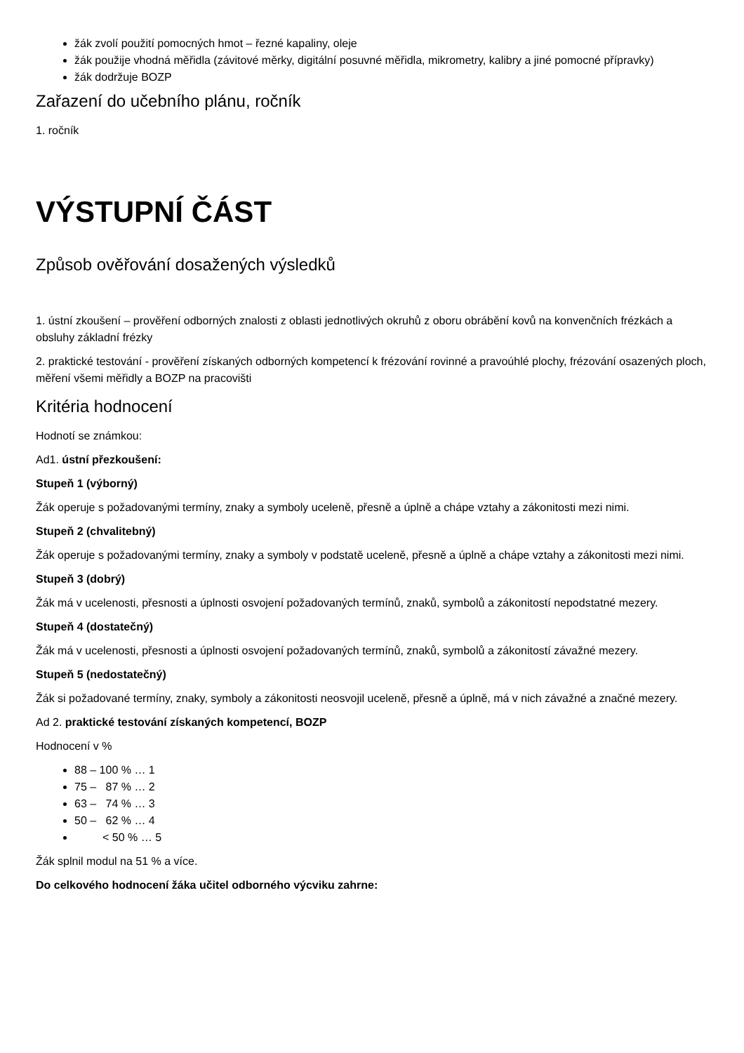žák zvolí použití pomocných hmot – řezné kapaliny, oleje
žák použije vhodná měřidla (závitové měrky, digitální posuvné měřidla, mikrometry, kalibry a jiné pomocné přípravky)
žák dodržuje BOZP
Zařazení do učebního plánu, ročník
1. ročník
VÝSTUPNÍ ČÁST
Způsob ověřování dosažených výsledků
1. ústní zkoušení – prověření odborných znalosti z oblasti jednotlivých okruhů z oboru obrábění kovů na konvenčních frézkách a obsluhy základní frézky
2. praktické testování - prověření získaných odborných kompetencí k frézování rovinné a pravoúhlé plochy, frézování osazených ploch, měření všemi měřidly a BOZP na pracovišti
Kritéria hodnocení
Hodnotí se známkou:
Ad1. ústní přezkoušení:
Stupeň 1 (výborný)
Žák operuje s požadovanými termíny, znaky a symboly uceleně, přesně a úplně a chápe vztahy a zákonitosti mezi nimi.
Stupeň 2 (chvalitebný)
Žák operuje s požadovanými termíny, znaky a symboly v podstatě uceleně, přesně a úplně a chápe vztahy a zákonitosti mezi nimi.
Stupeň 3 (dobrý)
Žák má v ucelenosti, přesnosti a úplnosti osvojení požadovaných termínů, znaků, symbolů a zákonitostí nepodstatné mezery.
Stupeň 4 (dostatečný)
Žák má v ucelenosti, přesnosti a úplnosti osvojení požadovaných termínů, znaků, symbolů a zákonitostí závažné mezery.
Stupeň 5 (nedostatečný)
Žák si požadované termíny, znaky, symboly a zákonitosti neosvojil uceleně, přesně a úplně, má v nich závažné a značné mezery.
Ad 2. praktické testování získaných kompetencí, BOZP
Hodnocení v %
88 – 100 % … 1
75 – 87 % … 2
63 – 74 % … 3
50 – 62 % … 4
< 50 % … 5
Žák splnil modul na 51 % a více.
Do celkového hodnocení žáka učitel odborného výcviku zahrne: